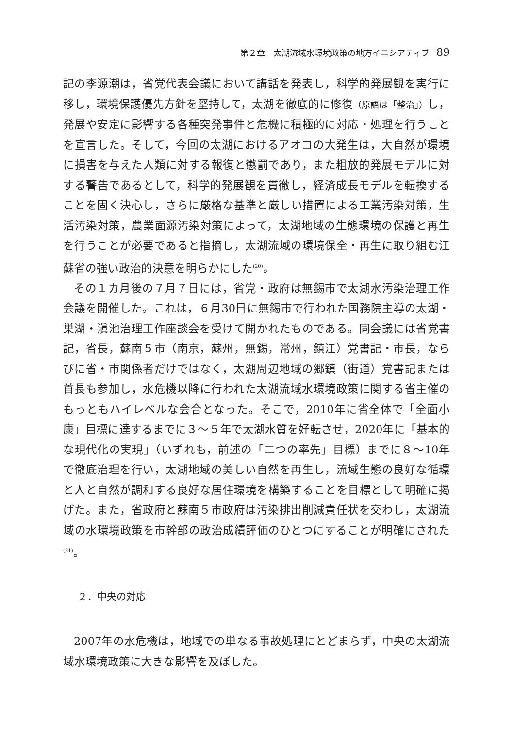第２章　太湖流域水環境政策の地方イニシアティブ 89
記の李源潮は，省党代表会議において講話を発表し，科学的発展観を実行に移し，環境保護優先方針を堅持して，太湖を徹底的に修復（原語は「整治」）し，発展や安定に影響する各種突発事件と危機に積極的に対応・処理を行うことを宣言した。そして，今回の太湖におけるアオコの大発生は，大自然が環境に損害を与えた人類に対する報復と懲罰であり，また粗放的発展モデルに対する警告であるとして，科学的発展観を貫徹し，経済成長モデルを転換することを固く決心し，さらに厳格な基準と厳しい措置による工業汚染対策，生活汚染対策，農業面源汚染対策によって，太湖地域の生態環境の保護と再生を行うことが必要であると指摘し，太湖流域の環境保全・再生に取り組む江蘇省の強い政治的決意を明らかにした<sup>(20)</sup>。
その１カ月後の７月７日には，省党・政府は無錫市で太湖水汚染治理工作会議を開催した。これは，６月30日に無錫市で行われた国務院主導の太湖・巣湖・滇池治理工作座談会を受けて開かれたものである。同会議には省党書記，省長，蘇南５市（南京，蘇州，無錫，常州，鎮江）党書記・市長，ならびに省・市関係者だけではなく，太湖周辺地域の郷鎮（街道）党書記または首長も参加し，水危機以降に行われた太湖流域水環境政策に関する省主催のもっともハイレベルな会合となった。そこで，2010年に省全体で「全面小康」目標に達するまでに３～５年で太湖水質を好転させ，2020年に「基本的な現代化の実現」（いずれも，前述の「二つの率先」目標）までに８～10年で徹底治理を行い，太湖地域の美しい自然を再生し，流域生態の良好な循環と人と自然が調和する良好な居住環境を構築することを目標として明確に掲げた。また，省政府と蘇南５市政府は汚染排出削減責任状を交わし，太湖流域の水環境政策を市幹部の政治成績評価のひとつにすることが明確にされた<sup>(21)</sup>。
２．中央の対応
2007年の水危機は，地域での単なる事故処理にとどまらず，中央の太湖流域水環境政策に大きな影響を及ぼした。